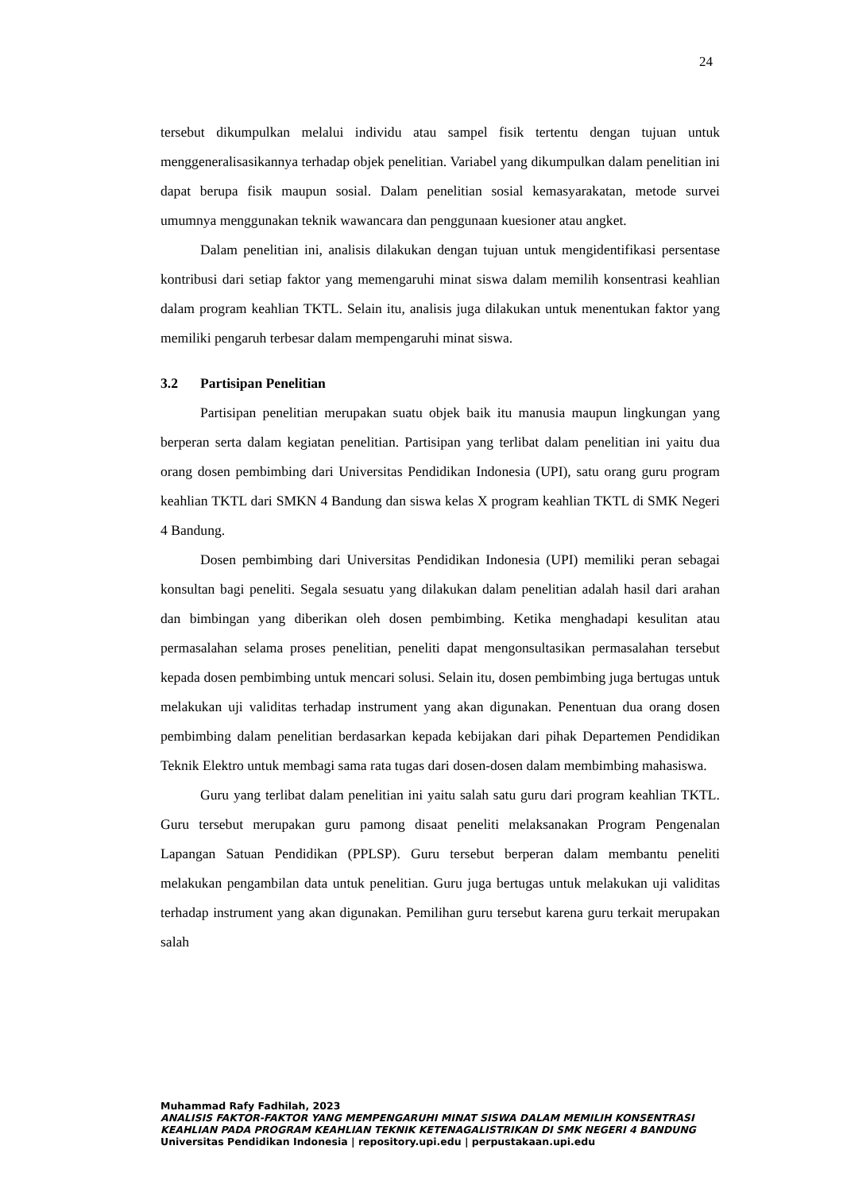24
tersebut dikumpulkan melalui individu atau sampel fisik tertentu dengan tujuan untuk menggeneralisasikannya terhadap objek penelitian. Variabel yang dikumpulkan dalam penelitian ini dapat berupa fisik maupun sosial. Dalam penelitian sosial kemasyarakatan, metode survei umumnya menggunakan teknik wawancara dan penggunaan kuesioner atau angket.
Dalam penelitian ini, analisis dilakukan dengan tujuan untuk mengidentifikasi persentase kontribusi dari setiap faktor yang memengaruhi minat siswa dalam memilih konsentrasi keahlian dalam program keahlian TKTL. Selain itu, analisis juga dilakukan untuk menentukan faktor yang memiliki pengaruh terbesar dalam mempengaruhi minat siswa.
3.2 Partisipan Penelitian
Partisipan penelitian merupakan suatu objek baik itu manusia maupun lingkungan yang berperan serta dalam kegiatan penelitian. Partisipan yang terlibat dalam penelitian ini yaitu dua orang dosen pembimbing dari Universitas Pendidikan Indonesia (UPI), satu orang guru program keahlian TKTL dari SMKN 4 Bandung dan siswa kelas X program keahlian TKTL di SMK Negeri 4 Bandung.
Dosen pembimbing dari Universitas Pendidikan Indonesia (UPI) memiliki peran sebagai konsultan bagi peneliti. Segala sesuatu yang dilakukan dalam penelitian adalah hasil dari arahan dan bimbingan yang diberikan oleh dosen pembimbing. Ketika menghadapi kesulitan atau permasalahan selama proses penelitian, peneliti dapat mengonsultasikan permasalahan tersebut kepada dosen pembimbing untuk mencari solusi. Selain itu, dosen pembimbing juga bertugas untuk melakukan uji validitas terhadap instrument yang akan digunakan. Penentuan dua orang dosen pembimbing dalam penelitian berdasarkan kepada kebijakan dari pihak Departemen Pendidikan Teknik Elektro untuk membagi sama rata tugas dari dosen-dosen dalam membimbing mahasiswa.
Guru yang terlibat dalam penelitian ini yaitu salah satu guru dari program keahlian TKTL. Guru tersebut merupakan guru pamong disaat peneliti melaksanakan Program Pengenalan Lapangan Satuan Pendidikan (PPLSP). Guru tersebut berperan dalam membantu peneliti melakukan pengambilan data untuk penelitian. Guru juga bertugas untuk melakukan uji validitas terhadap instrument yang akan digunakan. Pemilihan guru tersebut karena guru terkait merupakan salah
Muhammad Rafy Fadhilah, 2023
ANALISIS FAKTOR-FAKTOR YANG MEMPENGARUHI MINAT SISWA DALAM MEMILIH KONSENTRASI KEAHLIAN PADA PROGRAM KEAHLIAN TEKNIK KETENAGALISTRIKAN DI SMK NEGERI 4 BANDUNG
Universitas Pendidikan Indonesia | repository.upi.edu | perpustakaan.upi.edu